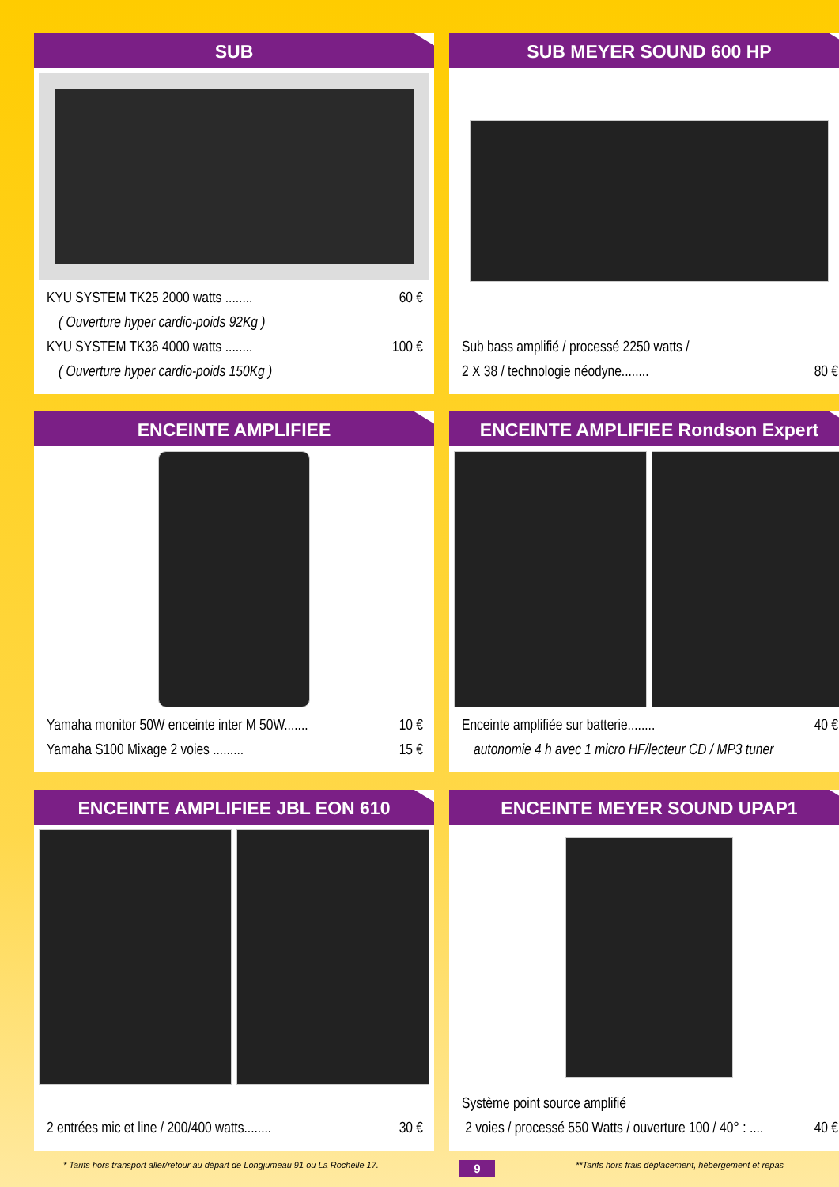SUB
KYU SYSTEM TK25 2000 watts ........ 60 €
( Ouverture hyper cardio-poids 92Kg )
KYU SYSTEM TK36 4000 watts ........ 100 €
( Ouverture hyper cardio-poids 150Kg )
SUB MEYER SOUND 600 HP
Sub bass amplifié / processé 2250 watts /
2 X 38 / technologie néodyne........ 80 €
ENCEINTE AMPLIFIEE
Yamaha monitor 50W enceinte inter M 50W....... 10 €
Yamaha S100 Mixage 2 voies ......... 15 €
ENCEINTE AMPLIFIEE Rondson Expert
Enceinte amplifiée sur batterie........ 40 €
autonomie 4 h avec 1 micro HF/lecteur CD / MP3 tuner
ENCEINTE AMPLIFIEE JBL EON 610
2 entrées mic et line / 200/400 watts........ 30 €
ENCEINTE MEYER SOUND UPAP1
Système point source amplifié
2 voies / processé 550 Watts / ouverture 100 / 40° : .... 40 €
* Tarifs hors transport aller/retour au départ de Longjumeau 91 ou La Rochelle 17. 9 **Tarifs hors frais déplacement, hébergement et repas